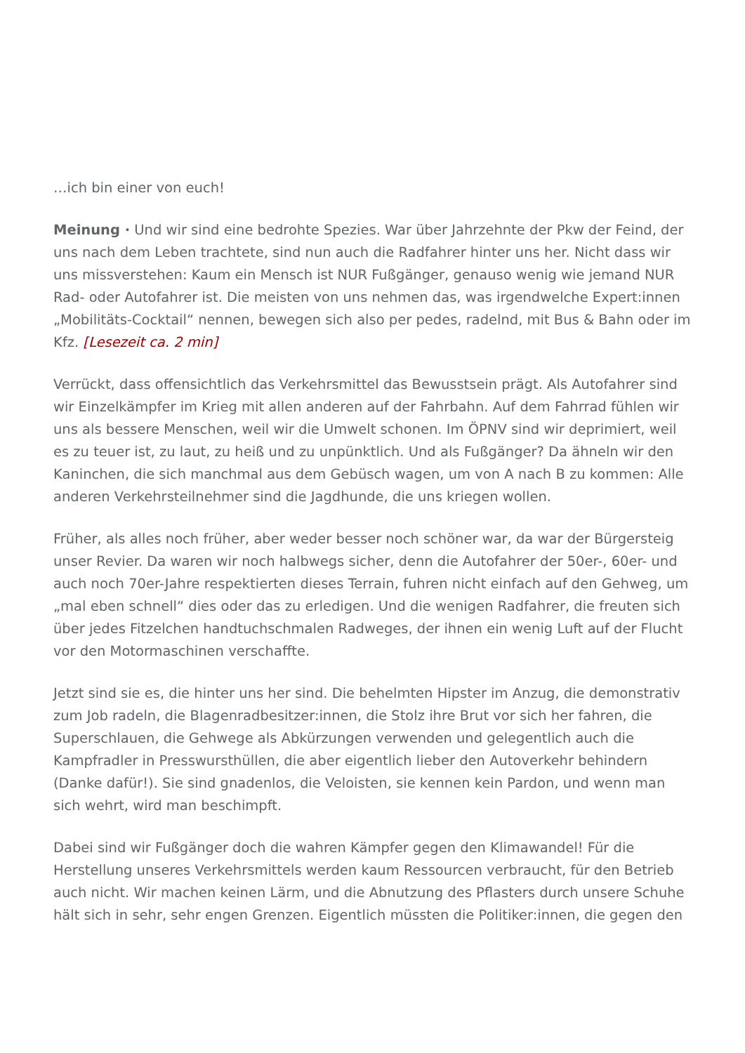…ich bin einer von euch!
Meinung · Und wir sind eine bedrohte Spezies. War über Jahrzehnte der Pkw der Feind, der uns nach dem Leben trachtete, sind nun auch die Radfahrer hinter uns her. Nicht dass wir uns missverstehen: Kaum ein Mensch ist NUR Fußgänger, genauso wenig wie jemand NUR Rad- oder Autofahrer ist. Die meisten von uns nehmen das, was irgendwelche Expert:innen „Mobilitäts-Cocktail“ nennen, bewegen sich also per pedes, radelnd, mit Bus & Bahn oder im Kfz. [Lesezeit ca. 2 min]
Verrückt, dass offensichtlich das Verkehrsmittel das Bewusstsein prägt. Als Autofahrer sind wir Einzelkämpfer im Krieg mit allen anderen auf der Fahrbahn. Auf dem Fahrrad fühlen wir uns als bessere Menschen, weil wir die Umwelt schonen. Im ÖPNV sind wir deprimiert, weil es zu teuer ist, zu laut, zu heiß und zu unpünktlich. Und als Fußgänger? Da ähneln wir den Kaninchen, die sich manchmal aus dem Gebüsch wagen, um von A nach B zu kommen: Alle anderen Verkehrsteilnehmer sind die Jagdhunde, die uns kriegen wollen.
Früher, als alles noch früher, aber weder besser noch schöner war, da war der Bürgersteig unser Revier. Da waren wir noch halbwegs sicher, denn die Autofahrer der 50er-, 60er- und auch noch 70er-Jahre respektierten dieses Terrain, fuhren nicht einfach auf den Gehweg, um „mal eben schnell“ dies oder das zu erledigen. Und die wenigen Radfahrer, die freuten sich über jedes Fitzelchen handtuchschmalen Radweges, der ihnen ein wenig Luft auf der Flucht vor den Motormaschinen verschaffte.
Jetzt sind sie es, die hinter uns her sind. Die behelmten Hipster im Anzug, die demonstrativ zum Job radeln, die Blagenradbesitzer:innen, die Stolz ihre Brut vor sich her fahren, die Superschlauen, die Gehwege als Abkürzungen verwenden und gelegentlich auch die Kampfradler in Presswursthüllen, die aber eigentlich lieber den Autoverkehr behindern (Danke dafür!). Sie sind gnadenlos, die Veloisten, sie kennen kein Pardon, und wenn man sich wehrt, wird man beschimpft.
Dabei sind wir Fußgänger doch die wahren Kämpfer gegen den Klimawandel! Für die Herstellung unseres Verkehrsmittels werden kaum Ressourcen verbraucht, für den Betrieb auch nicht. Wir machen keinen Lärm, und die Abnutzung des Pflasters durch unsere Schuhe hält sich in sehr, sehr engen Grenzen. Eigentlich müssten die Politiker:innen, die gegen den